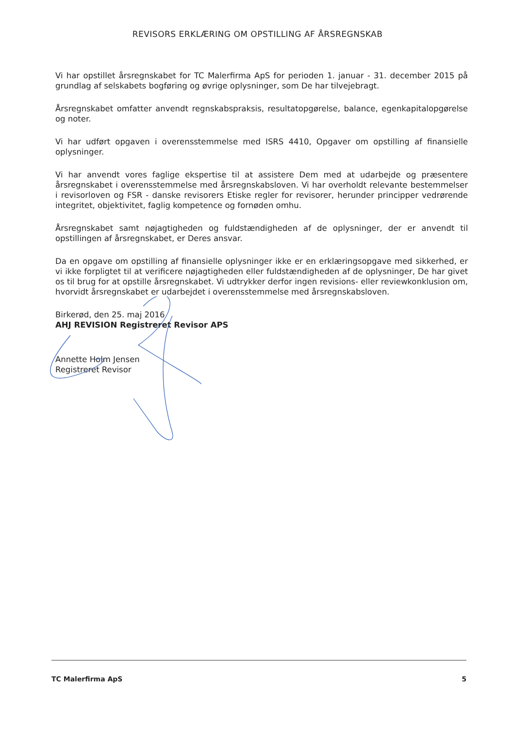REVISORS ERKLÆRING OM OPSTILLING AF ÅRSREGNSKAB
Vi har opstillet årsregnskabet for TC Malerfirma ApS for perioden 1. januar - 31. december 2015 på grundlag af selskabets bogføring og øvrige oplysninger, som De har tilvejebragt.
Årsregnskabet omfatter anvendt regnskabspraksis, resultatopgørelse, balance, egenkapitalopgørelse og noter.
Vi har udført opgaven i overensstemmelse med ISRS 4410, Opgaver om opstilling af finansielle oplysninger.
Vi har anvendt vores faglige ekspertise til at assistere Dem med at udarbejde og præsentere årsregnskabet i overensstemmelse med årsregnskabsloven. Vi har overholdt relevante bestemmelser i revisorloven og FSR - danske revisorers Etiske regler for revisorer, herunder principper vedrørende integritet, objektivitet, faglig kompetence og fornøden omhu.
Årsregnskabet samt nøjagtigheden og fuldstændigheden af de oplysninger, der er anvendt til opstillingen af årsregnskabet, er Deres ansvar.
Da en opgave om opstilling af finansielle oplysninger ikke er en erklæringsopgave med sikkerhed, er vi ikke forpligtet til at verificere nøjagtigheden eller fuldstændigheden af de oplysninger, De har givet os til brug for at opstille årsregnskabet. Vi udtrykker derfor ingen revisions- eller reviewkonklusion om, hvorvidt årsregnskabet er udarbejdet i overensstemmelse med årsregnskabsloven.
Birkerød, den 25. maj 2016
AHJ REVISION Registreret Revisor APS
Annette Holm Jensen
Registreret Revisor
TC Malerfirma ApS 5